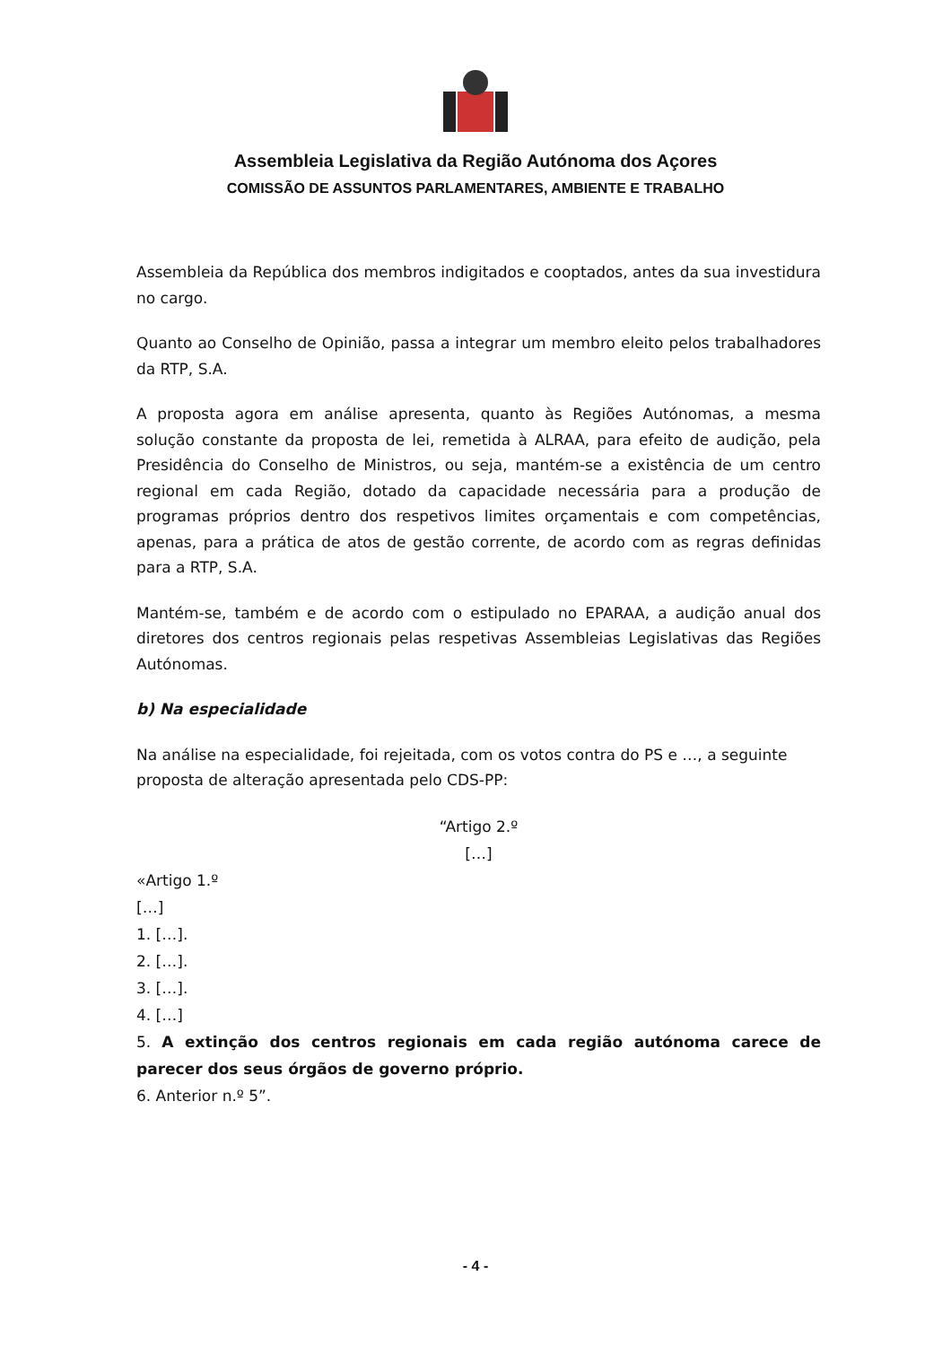Assembleia Legislativa da Região Autónoma dos Açores
COMISSÃO DE ASSUNTOS PARLAMENTARES, AMBIENTE E TRABALHO
Assembleia da República dos membros indigitados e cooptados, antes da sua investidura no cargo.
Quanto ao Conselho de Opinião, passa a integrar um membro eleito pelos trabalhadores da RTP, S.A.
A proposta agora em análise apresenta, quanto às Regiões Autónomas, a mesma solução constante da proposta de lei, remetida à ALRAA, para efeito de audição, pela Presidência do Conselho de Ministros, ou seja, mantém-se a existência de um centro regional em cada Região, dotado da capacidade necessária para a produção de programas próprios dentro dos respetivos limites orçamentais e com competências, apenas, para a prática de atos de gestão corrente, de acordo com as regras definidas para a RTP, S.A.
Mantém-se, também e de acordo com o estipulado no EPARAA, a audição anual dos diretores dos centros regionais pelas respetivas Assembleias Legislativas das Regiões Autónomas.
b) Na especialidade
Na análise na especialidade, foi rejeitada, com os votos contra do PS e …, a seguinte proposta de alteração apresentada pelo CDS-PP:
“Artigo 2.º
[…]
«Artigo 1.º
[…]
1. […].
2. […].
3. […].
4. […]
5. A extinção dos centros regionais em cada região autónoma carece de parecer dos seus órgãos de governo próprio.
6. Anterior n.º 5”.
- 4 -